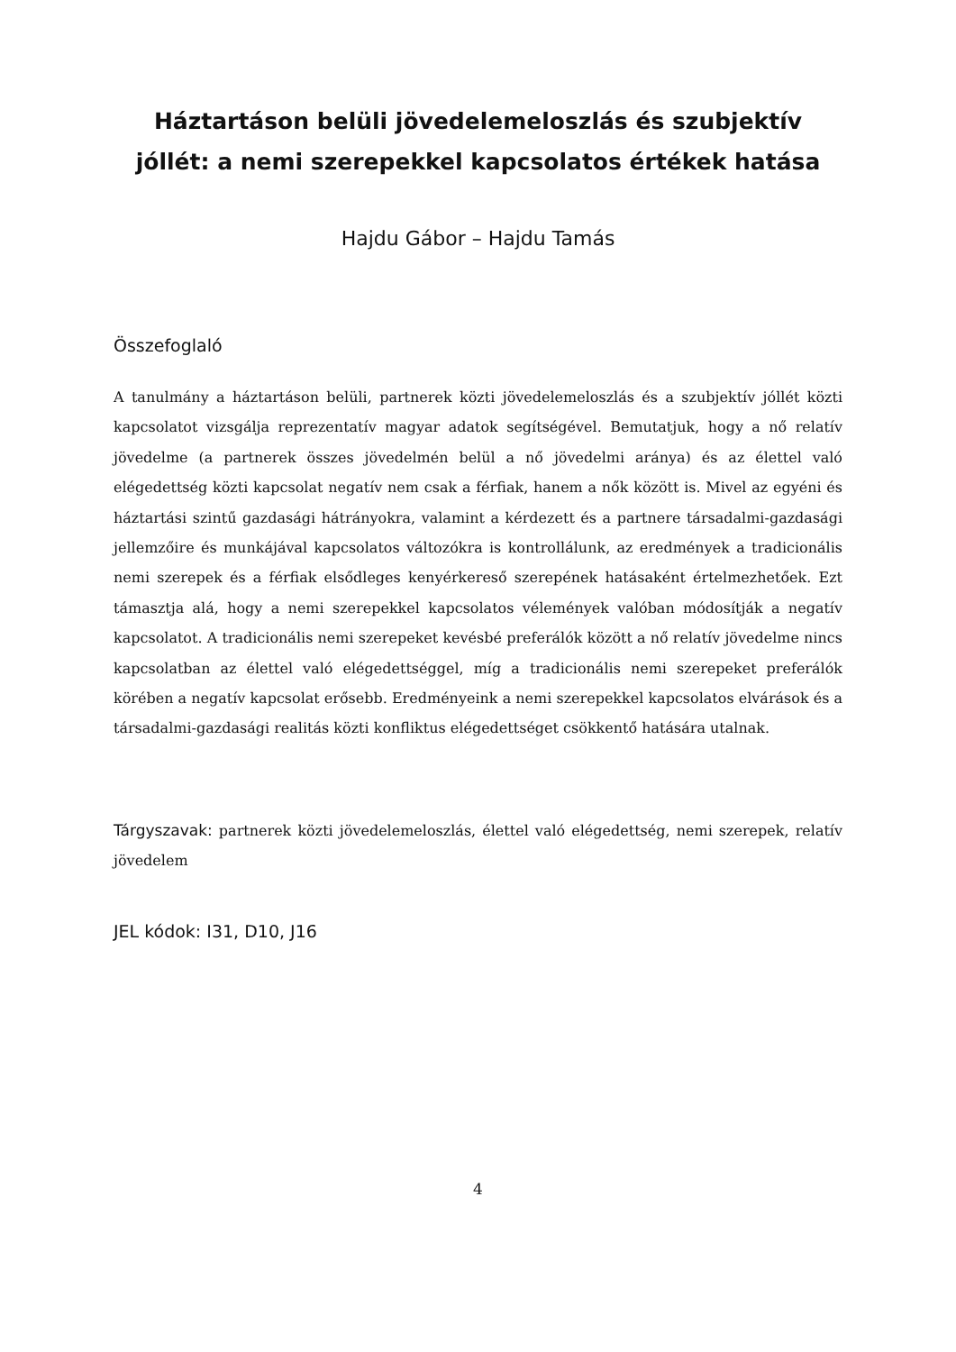Háztartáson belüli jövedelemeloszlás és szubjektív jóllét: a nemi szerepekkel kapcsolatos értékek hatása
Hajdu Gábor – Hajdu Tamás
Összefoglaló
A tanulmány a háztartáson belüli, partnerek közti jövedelemeloszlás és a szubjektív jóllét közti kapcsolatot vizsgálja reprezentatív magyar adatok segítségével. Bemutatjuk, hogy a nő relatív jövedelme (a partnerek összes jövedelmén belül a nő jövedelmi aránya) és az élettel való elégedettség közti kapcsolat negatív nem csak a férfiak, hanem a nők között is. Mivel az egyéni és háztartási szintű gazdasági hátrányokra, valamint a kérdezett és a partnere társadalmi-gazdasági jellemzőire és munkájával kapcsolatos változókra is kontrollálunk, az eredmények a tradicionális nemi szerepek és a férfiak elsődleges kenyérkereső szerepének hatásaként értelmezhetőek. Ezt támasztja alá, hogy a nemi szerepekkel kapcsolatos vélemények valóban módosítják a negatív kapcsolatot. A tradicionális nemi szerepeket kevésbé preferálók között a nő relatív jövedelme nincs kapcsolatban az élettel való elégedettséggel, míg a tradicionális nemi szerepeket preferálók körében a negatív kapcsolat erősebb. Eredményeink a nemi szerepekkel kapcsolatos elvárások és a társadalmi-gazdasági realitás közti konfliktus elégedettséget csökkentő hatására utalnak.
Tárgyszavak: partnerek közti jövedelemeloszlás, élettel való elégedettség, nemi szerepek, relatív jövedelem
JEL kódok: I31, D10, J16
4